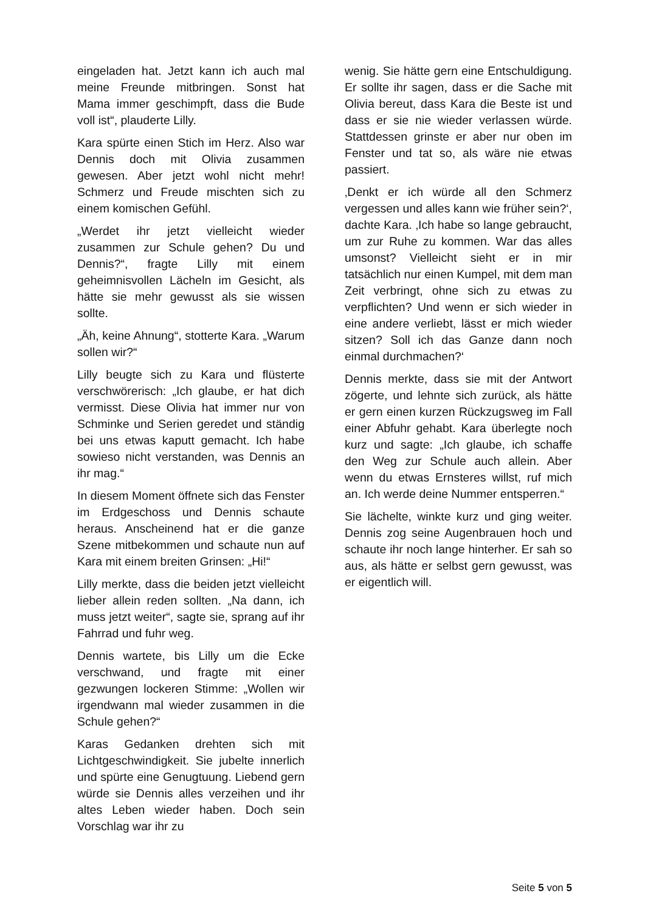eingeladen hat. Jetzt kann ich auch mal meine Freunde mitbringen. Sonst hat Mama immer geschimpft, dass die Bude voll ist“, plauderte Lilly.
Kara spürte einen Stich im Herz. Also war Dennis doch mit Olivia zusammen gewesen. Aber jetzt wohl nicht mehr! Schmerz und Freude mischten sich zu einem komischen Gefühl.
„Werdet ihr jetzt vielleicht wieder zusammen zur Schule gehen? Du und Dennis?“, fragte Lilly mit einem geheimnisvollen Lächeln im Gesicht, als hätte sie mehr gewusst als sie wissen sollte.
„Äh, keine Ahnung“, stotterte Kara. „Warum sollen wir?“
Lilly beugte sich zu Kara und flüsterte verschwörerisch: „Ich glaube, er hat dich vermisst. Diese Olivia hat immer nur von Schminke und Serien geredet und ständig bei uns etwas kaputt gemacht. Ich habe sowieso nicht verstanden, was Dennis an ihr mag.“
In diesem Moment öffnete sich das Fenster im Erdgeschoss und Dennis schaute heraus. Anscheinend hat er die ganze Szene mitbekommen und schaute nun auf Kara mit einem breiten Grinsen: „Hi!“
Lilly merkte, dass die beiden jetzt vielleicht lieber allein reden sollten. „Na dann, ich muss jetzt weiter“, sagte sie, sprang auf ihr Fahrrad und fuhr weg.
Dennis wartete, bis Lilly um die Ecke verschwand, und fragte mit einer gezwungen lockeren Stimme: „Wollen wir irgendwann mal wieder zusammen in die Schule gehen?“
Karas Gedanken drehten sich mit Lichtgeschwindigkeit. Sie jubelte innerlich und spürte eine Genugtuung. Liebend gern würde sie Dennis alles verzeihen und ihr altes Leben wieder haben. Doch sein Vorschlag war ihr zu
wenig. Sie hätte gern eine Entschuldigung. Er sollte ihr sagen, dass er die Sache mit Olivia bereut, dass Kara die Beste ist und dass er sie nie wieder verlassen würde. Stattdessen grinste er aber nur oben im Fenster und tat so, als wäre nie etwas passiert.
‚Denkt er ich würde all den Schmerz vergessen und alles kann wie früher sein?‘, dachte Kara. ‚Ich habe so lange gebraucht, um zur Ruhe zu kommen. War das alles umsonst? Vielleicht sieht er in mir tatsächlich nur einen Kumpel, mit dem man Zeit verbringt, ohne sich zu etwas zu verpflichten? Und wenn er sich wieder in eine andere verliebt, lässt er mich wieder sitzen? Soll ich das Ganze dann noch einmal durchmachen?‘
Dennis merkte, dass sie mit der Antwort zögerte, und lehnte sich zurück, als hätte er gern einen kurzen Rückzugsweg im Fall einer Abfuhr gehabt. Kara überlegte noch kurz und sagte: „Ich glaube, ich schaffe den Weg zur Schule auch allein. Aber wenn du etwas Ernsteres willst, ruf mich an. Ich werde deine Nummer entsperren.“
Sie lächelte, winkte kurz und ging weiter. Dennis zog seine Augenbrauen hoch und schaute ihr noch lange hinterher. Er sah so aus, als hätte er selbst gern gewusst, was er eigentlich will.
Seite 5 von 5